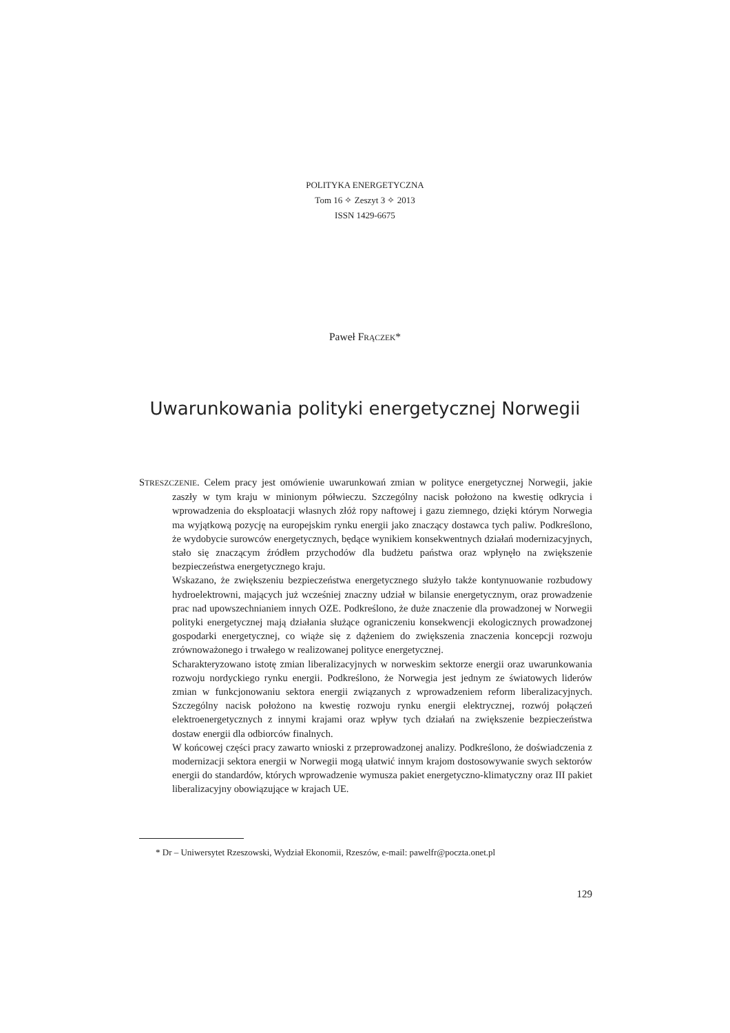POLITYKA ENERGETYCZNA
Tom 16 ✧ Zeszyt 3 ✧ 2013
ISSN 1429-6675
Paweł FRĄCZEK*
Uwarunkowania polityki energetycznej Norwegii
STRESZCZENIE. Celem pracy jest omówienie uwarunkowań zmian w polityce energetycznej Norwegii, jakie zaszły w tym kraju w minionym półwieczu. Szczególny nacisk położono na kwestię odkrycia i wprowadzenia do eksploatacji własnych złóż ropy naftowej i gazu ziemnego, dzięki którym Norwegia ma wyjątkową pozycję na europejskim rynku energii jako znaczący dostawca tych paliw. Podkreślono, że wydobycie surowców energetycznych, będące wynikiem konsekwentnych działań modernizacyjnych, stało się znaczącym źródłem przychodów dla budżetu państwa oraz wpłynęło na zwiększenie bezpieczeństwa energetycznego kraju.
Wskazano, że zwiększeniu bezpieczeństwa energetycznego służyło także kontynuowanie rozbudowy hydroelektrowni, mających już wcześniej znaczny udział w bilansie energetycznym, oraz prowadzenie prac nad upowszechnianiem innych OZE. Podkreślono, że duże znaczenie dla prowadzonej w Norwegii polityki energetycznej mają działania służące ograniczeniu konsekwencji ekologicznych prowadzonej gospodarki energetycznej, co wiąże się z dążeniem do zwiększenia znaczenia koncepcji rozwoju zrównoważonego i trwałego w realizowanej polityce energetycznej.
Scharakteryzowano istotę zmian liberalizacyjnych w norweskim sektorze energii oraz uwarunkowania rozwoju nordyckiego rynku energii. Podkreślono, że Norwegia jest jednym ze światowych liderów zmian w funkcjonowaniu sektora energii związanych z wprowadzeniem reform liberalizacyjnych. Szczególny nacisk położono na kwestię rozwoju rynku energii elektrycznej, rozwój połączeń elektroenergetycznych z innymi krajami oraz wpływ tych działań na zwiększenie bezpieczeństwa dostaw energii dla odbiorców finalnych.
W końcowej części pracy zawarto wnioski z przeprowadzonej analizy. Podkreślono, że doświadczenia z modernizacji sektora energii w Norwegii mogą ułatwić innym krajom dostosowywanie swych sektorów energii do standardów, których wprowadzenie wymusza pakiet energetyczno-klimatyczny oraz III pakiet liberalizacyjny obowiązujące w krajach UE.
* Dr – Uniwersytet Rzeszowski, Wydział Ekonomii, Rzeszów, e-mail: pawelfr@poczta.onet.pl
129